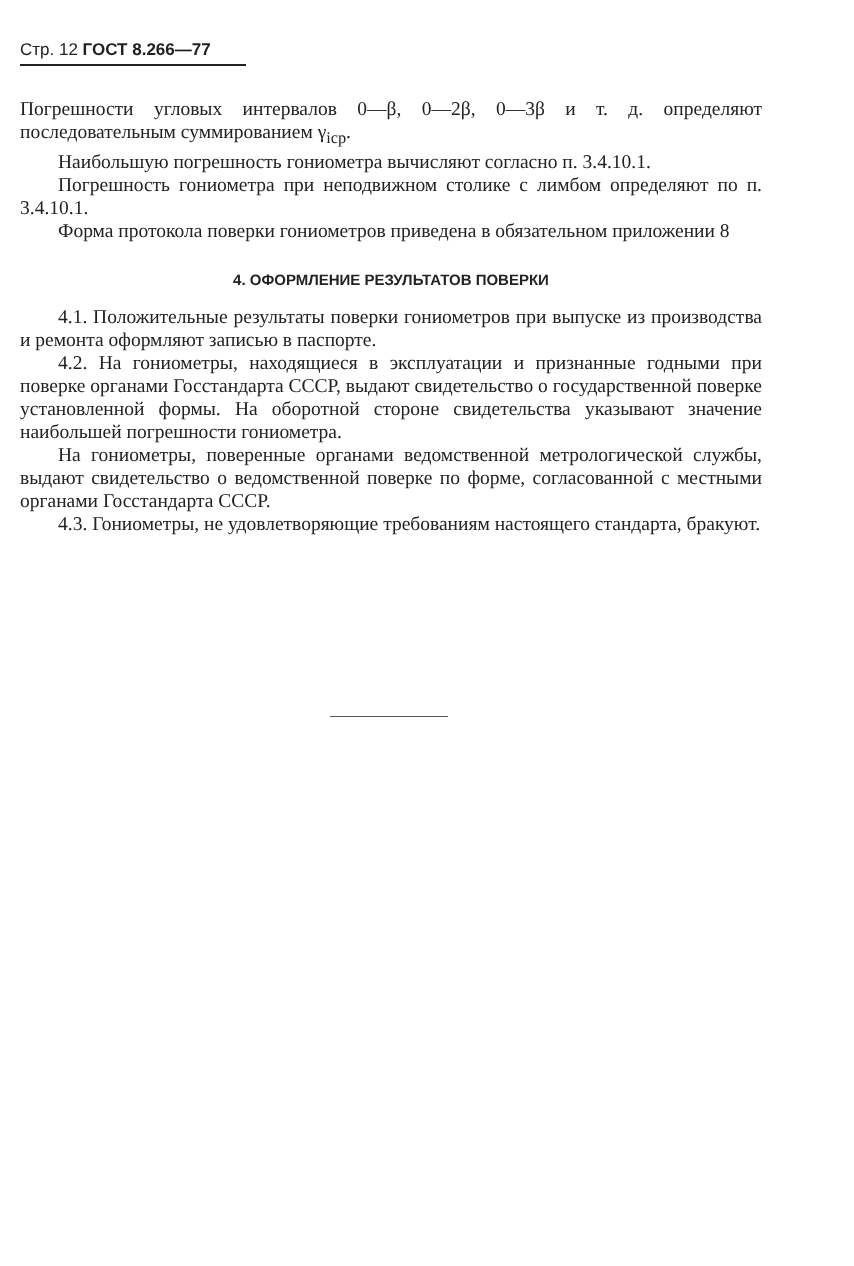Стр. 12 ГОСТ 8.266—77
Погрешности угловых интервалов 0—β, 0—2β, 0—3β и т. д. определяют последовательным суммированием γ<sub>icp</sub>.
Наибольшую погрешность гониометра вычисляют согласно п. 3.4.10.1.
Погрешность гониометра при неподвижном столике с лимбом определяют по п. 3.4.10.1.
Форма протокола поверки гониометров приведена в обязательном приложении 8
4. ОФОРМЛЕНИЕ РЕЗУЛЬТАТОВ ПОВЕРКИ
4.1. Положительные результаты поверки гониометров при выпуске из производства и ремонта оформляют записью в паспорте.
4.2. На гониометры, находящиеся в эксплуатации и признанные годными при поверке органами Госстандарта СССР, выдают свидетельство о государственной поверке установленной формы. На оборотной стороне свидетельства указывают значение наибольшей погрешности гониометра.
На гониометры, поверенные органами ведомственной метрологической службы, выдают свидетельство о ведомственной поверке по форме, согласованной с местными органами Госстандарта СССР.
4.3. Гониометры, не удовлетворяющие требованиям настоящего стандарта, бракуют.